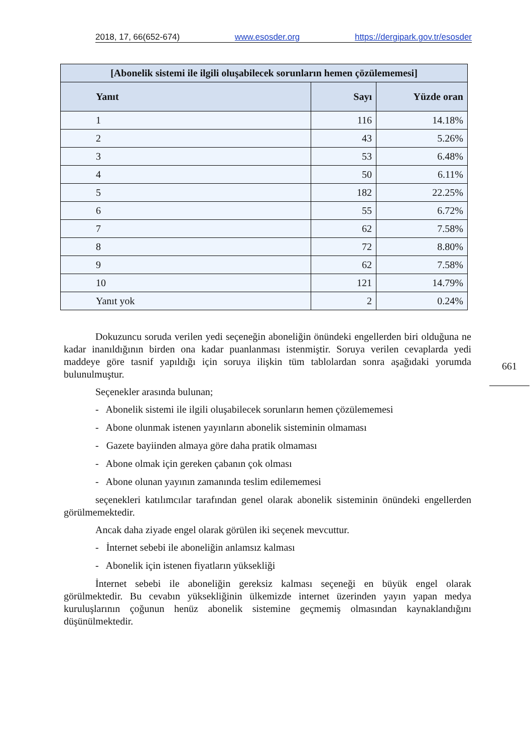2018, 17, 66(652-674) www.esosder.org https://dergipark.gov.tr/esosder
| [Abonelik sistemi ile ilgili oluşabilecek sorunların hemen çözülememesi] | | |
| Yanıt | Sayı | Yüzde oran |
| 1 | 116 | 14.18% |
| 2 | 43 | 5.26% |
| 3 | 53 | 6.48% |
| 4 | 50 | 6.11% |
| 5 | 182 | 22.25% |
| 6 | 55 | 6.72% |
| 7 | 62 | 7.58% |
| 8 | 72 | 8.80% |
| 9 | 62 | 7.58% |
| 10 | 121 | 14.79% |
| Yanıt yok | 2 | 0.24% |
Dokuzuncu soruda verilen yedi seçeneğin aboneliğin önündeki engellerden biri olduğuna ne kadar inanıldığının birden ona kadar puanlanması istenmiştir. Soruya verilen cevaplarda yedi maddeye göre tasnif yapıldığı için soruya ilişkin tüm tablolardan sonra aşağıdaki yorumda bulunulmuştur.
Seçenekler arasında bulunan;
- Abonelik sistemi ile ilgili oluşabilecek sorunların hemen çözülememesi
- Abone olunmak istenen yayınların abonelik sisteminin olmaması
- Gazete bayiinden almaya göre daha pratik olmaması
- Abone olmak için gereken çabanın çok olması
- Abone olunan yayının zamanında teslim edilememesi
seçenekleri katılımcılar tarafından genel olarak abonelik sisteminin önündeki engellerden görülmemektedir.
Ancak daha ziyade engel olarak görülen iki seçenek mevcuttur.
- İnternet sebebi ile aboneliğin anlamsız kalması
- Abonelik için istenen fiyatların yüksekliği
İnternet sebebi ile aboneliğin gereksiz kalması seçeneği en büyük engel olarak görülmektedir. Bu cevabın yüksekliğinin ülkemizde internet üzerinden yayın yapan medya kuruluşlarının çoğunun henüz abonelik sistemine geçmemiş olmasından kaynaklandığını düşünülmektedir.
661